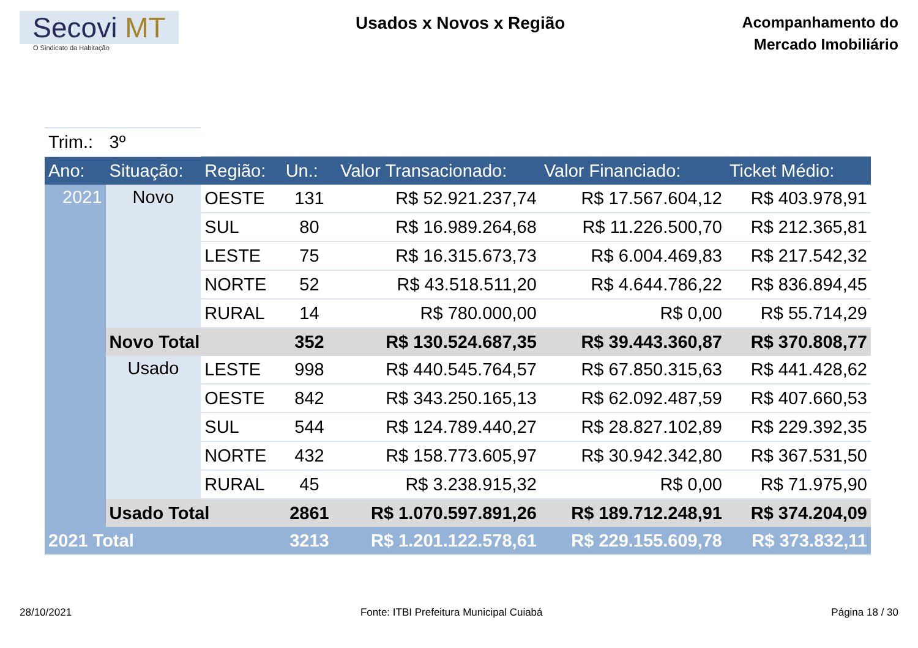Secovi MT
O Sindicato da Habitação
Usados x Novos x Região
Acompanhamento do
Mercado Imobiliário
| Trim.: | 3º | | | | | |
| Ano: | Situação: | Região: | Un.: | Valor Transacionado: | Valor Financiado: | Ticket Médio: |
| 2021 | Novo | OESTE | 131 | R$ 52.921.237,74 | R$ 17.567.604,12 | R$ 403.978,91 |
| | | SUL | 80 | R$ 16.989.264,68 | R$ 11.226.500,70 | R$ 212.365,81 |
| | | LESTE | 75 | R$ 16.315.673,73 | R$ 6.004.469,83 | R$ 217.542,32 |
| | | NORTE | 52 | R$ 43.518.511,20 | R$ 4.644.786,22 | R$ 836.894,45 |
| | | RURAL | 14 | R$ 780.000,00 | R$ 0,00 | R$ 55.714,29 |
| | Novo Total | | 352 | R$ 130.524.687,35 | R$ 39.443.360,87 | R$ 370.808,77 |
| | Usado | LESTE | 998 | R$ 440.545.764,57 | R$ 67.850.315,63 | R$ 441.428,62 |
| | | OESTE | 842 | R$ 343.250.165,13 | R$ 62.092.487,59 | R$ 407.660,53 |
| | | SUL | 544 | R$ 124.789.440,27 | R$ 28.827.102,89 | R$ 229.392,35 |
| | | NORTE | 432 | R$ 158.773.605,97 | R$ 30.942.342,80 | R$ 367.531,50 |
| | | RURAL | 45 | R$ 3.238.915,32 | R$ 0,00 | R$ 71.975,90 |
| | Usado Total | | 2861 | R$ 1.070.597.891,26 | R$ 189.712.248,91 | R$ 374.204,09 |
| 2021 Total | | | 3213 | R$ 1.201.122.578,61 | R$ 229.155.609,78 | R$ 373.832,11 |
28/10/2021 Fonte: ITBI Prefeitura Municipal Cuiabá Página 18 / 30